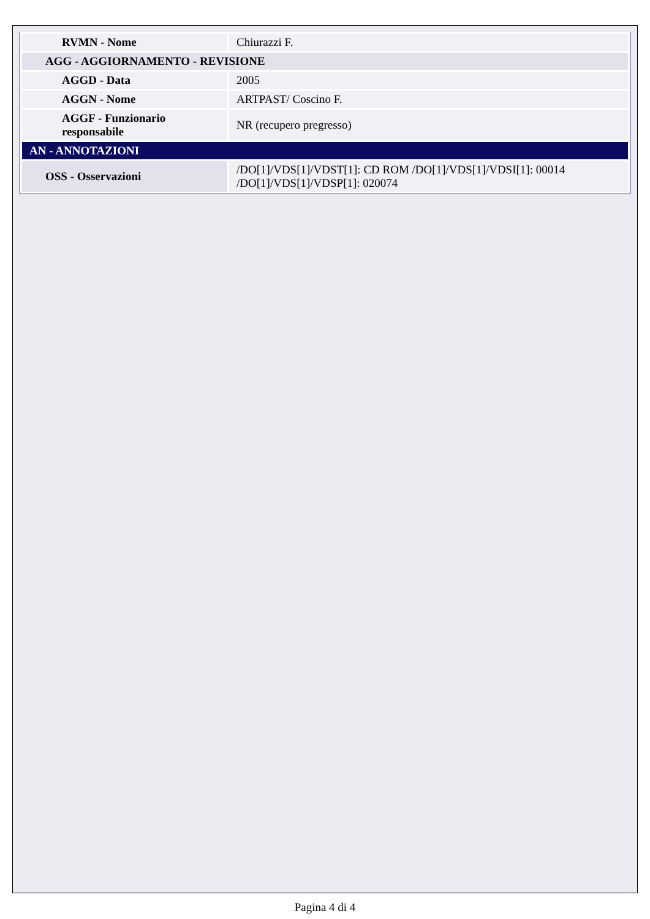| RVMN - Nome | Chiurazzi F. |
| AGG - AGGIORNAMENTO - REVISIONE | |
| AGGD - Data | 2005 |
| AGGN - Nome | ARTPAST/ Coscino F. |
| AGGF - Funzionario responsabile | NR (recupero pregresso) |
| AN - ANNOTAZIONI | |
| OSS - Osservazioni | /DO[1]/VDS[1]/VDST[1]: CD ROM /DO[1]/VDS[1]/VDSI[1]: 00014 /DO[1]/VDS[1]/VDSP[1]: 020074 |
Pagina 4 di 4